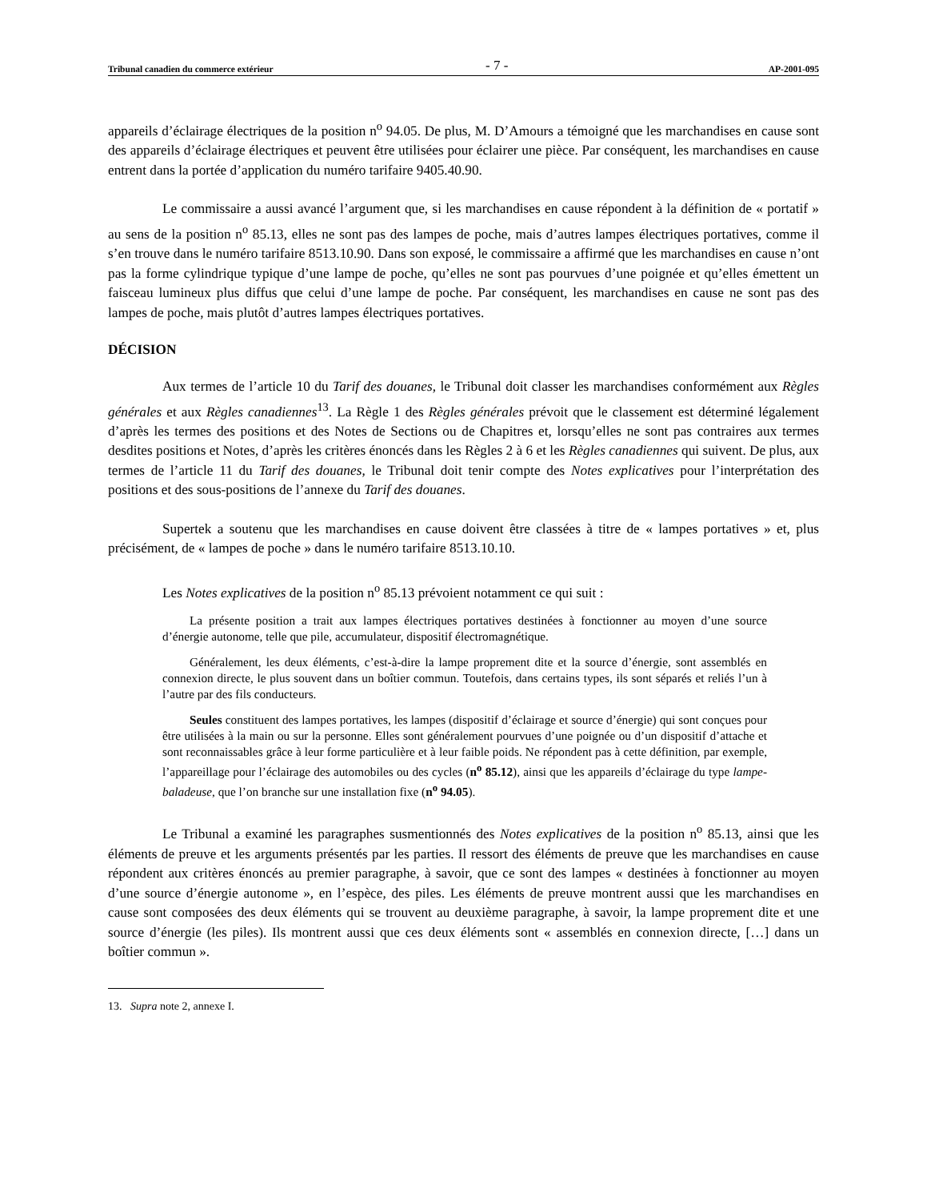Tribunal canadien du commerce extérieur - 7 - AP-2001-095
appareils d’éclairage électriques de la position n<sup>o</sup> 94.05. De plus, M. D’Amours a témoigné que les marchandises en cause sont des appareils d’éclairage électriques et peuvent être utilisées pour éclairer une pièce. Par conséquent, les marchandises en cause entrent dans la portée d’application du numéro tarifaire 9405.40.90.
Le commissaire a aussi avancé l’argument que, si les marchandises en cause répondent à la définition de « portatif » au sens de la position n<sup>o</sup> 85.13, elles ne sont pas des lampes de poche, mais d’autres lampes électriques portatives, comme il s’en trouve dans le numéro tarifaire 8513.10.90. Dans son exposé, le commissaire a affirmé que les marchandises en cause n’ont pas la forme cylindrique typique d’une lampe de poche, qu’elles ne sont pas pourvues d’une poignée et qu’elles émettent un faisceau lumineux plus diffus que celui d’une lampe de poche. Par conséquent, les marchandises en cause ne sont pas des lampes de poche, mais plutôt d’autres lampes électriques portatives.
DÉCISION
Aux termes de l’article 10 du Tarif des douanes, le Tribunal doit classer les marchandises conformément aux Règles générales et aux Règles canadiennes<sup>13</sup>. La Règle 1 des Règles générales prévoit que le classement est déterminé légalement d’après les termes des positions et des Notes de Sections ou de Chapitres et, lorsqu’elles ne sont pas contraires aux termes desdites positions et Notes, d’après les critères énoncés dans les Règles 2 à 6 et les Règles canadiennes qui suivent. De plus, aux termes de l’article 11 du Tarif des douanes, le Tribunal doit tenir compte des Notes explicatives pour l’interprétation des positions et des sous-positions de l’annexe du Tarif des douanes.
Supertek a soutenu que les marchandises en cause doivent être classées à titre de « lampes portatives » et, plus précisément, de « lampes de poche » dans le numéro tarifaire 8513.10.10.
Les Notes explicatives de la position n<sup>o</sup> 85.13 prévoient notamment ce qui suit :
La présente position a trait aux lampes électriques portatives destinées à fonctionner au moyen d’une source d’énergie autonome, telle que pile, accumulateur, dispositif électromagnétique.
Généralement, les deux éléments, c’est-à-dire la lampe proprement dite et la source d’énergie, sont assemblés en connexion directe, le plus souvent dans un boîtier commun. Toutefois, dans certains types, ils sont séparés et reliés l’un à l’autre par des fils conducteurs.
Seules constituent des lampes portatives, les lampes (dispositif d’éclairage et source d’énergie) qui sont conçues pour être utilisées à la main ou sur la personne. Elles sont généralement pourvues d’une poignée ou d’un dispositif d’attache et sont reconnaissables grâce à leur forme particulière et à leur faible poids. Ne répondent pas à cette définition, par exemple, l’appareillage pour l’éclairage des automobiles ou des cycles (n<sup>o</sup> 85.12), ainsi que les appareils d’éclairage du type lampe-baladeuse, que l’on branche sur une installation fixe (n<sup>o</sup> 94.05).
Le Tribunal a examiné les paragraphes susmentionnés des Notes explicatives de la position n<sup>o</sup> 85.13, ainsi que les éléments de preuve et les arguments présentés par les parties. Il ressort des éléments de preuve que les marchandises en cause répondent aux critères énoncés au premier paragraphe, à savoir, que ce sont des lampes « destinées à fonctionner au moyen d’une source d’énergie autonome », en l’espèce, des piles. Les éléments de preuve montrent aussi que les marchandises en cause sont composées des deux éléments qui se trouvent au deuxième paragraphe, à savoir, la lampe proprement dite et une source d’énergie (les piles). Ils montrent aussi que ces deux éléments sont « assemblés en connexion directe, […] dans un boîtier commun ».
13. Supra note 2, annexe I.